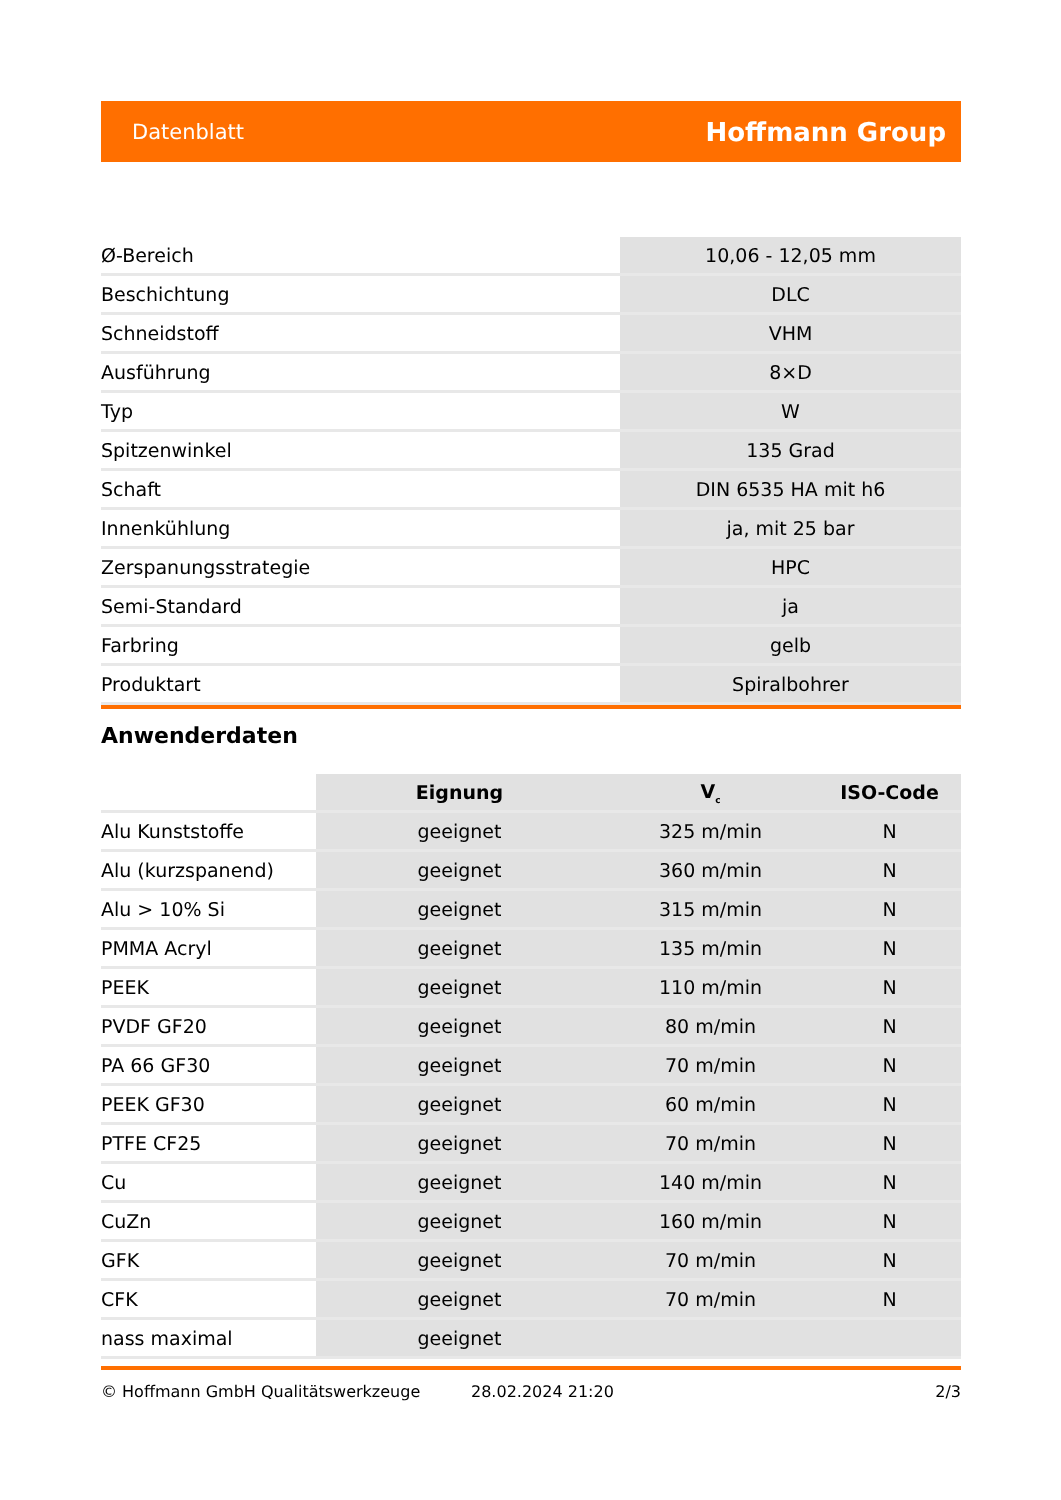Datenblatt Hoffmann Group
| Ø-Bereich | 10,06 - 12,05 mm |
| Beschichtung | DLC |
| Schneidstoff | VHM |
| Ausführung | 8×D |
| Typ | W |
| Spitzenwinkel | 135 Grad |
| Schaft | DIN 6535 HA mit h6 |
| Innenkühlung | ja, mit 25 bar |
| Zerspanungsstrategie | HPC |
| Semi-Standard | ja |
| Farbring | gelb |
| Produktart | Spiralbohrer |
Anwenderdaten
| | Eignung | V<sub>c</sub> | ISO-Code |
| --- | --- | --- | --- |
| Alu Kunststoffe | geeignet | 325 m/min | N |
| Alu (kurzspanend) | geeignet | 360 m/min | N |
| Alu > 10% Si | geeignet | 315 m/min | N |
| PMMA Acryl | geeignet | 135 m/min | N |
| PEEK | geeignet | 110 m/min | N |
| PVDF GF20 | geeignet | 80 m/min | N |
| PA 66 GF30 | geeignet | 70 m/min | N |
| PEEK GF30 | geeignet | 60 m/min | N |
| PTFE CF25 | geeignet | 70 m/min | N |
| Cu | geeignet | 140 m/min | N |
| CuZn | geeignet | 160 m/min | N |
| GFK | geeignet | 70 m/min | N |
| CFK | geeignet | 70 m/min | N |
| nass maximal | geeignet | | |
© Hoffmann GmbH Qualitätswerkzeuge 28.02.2024 21:20 2/3